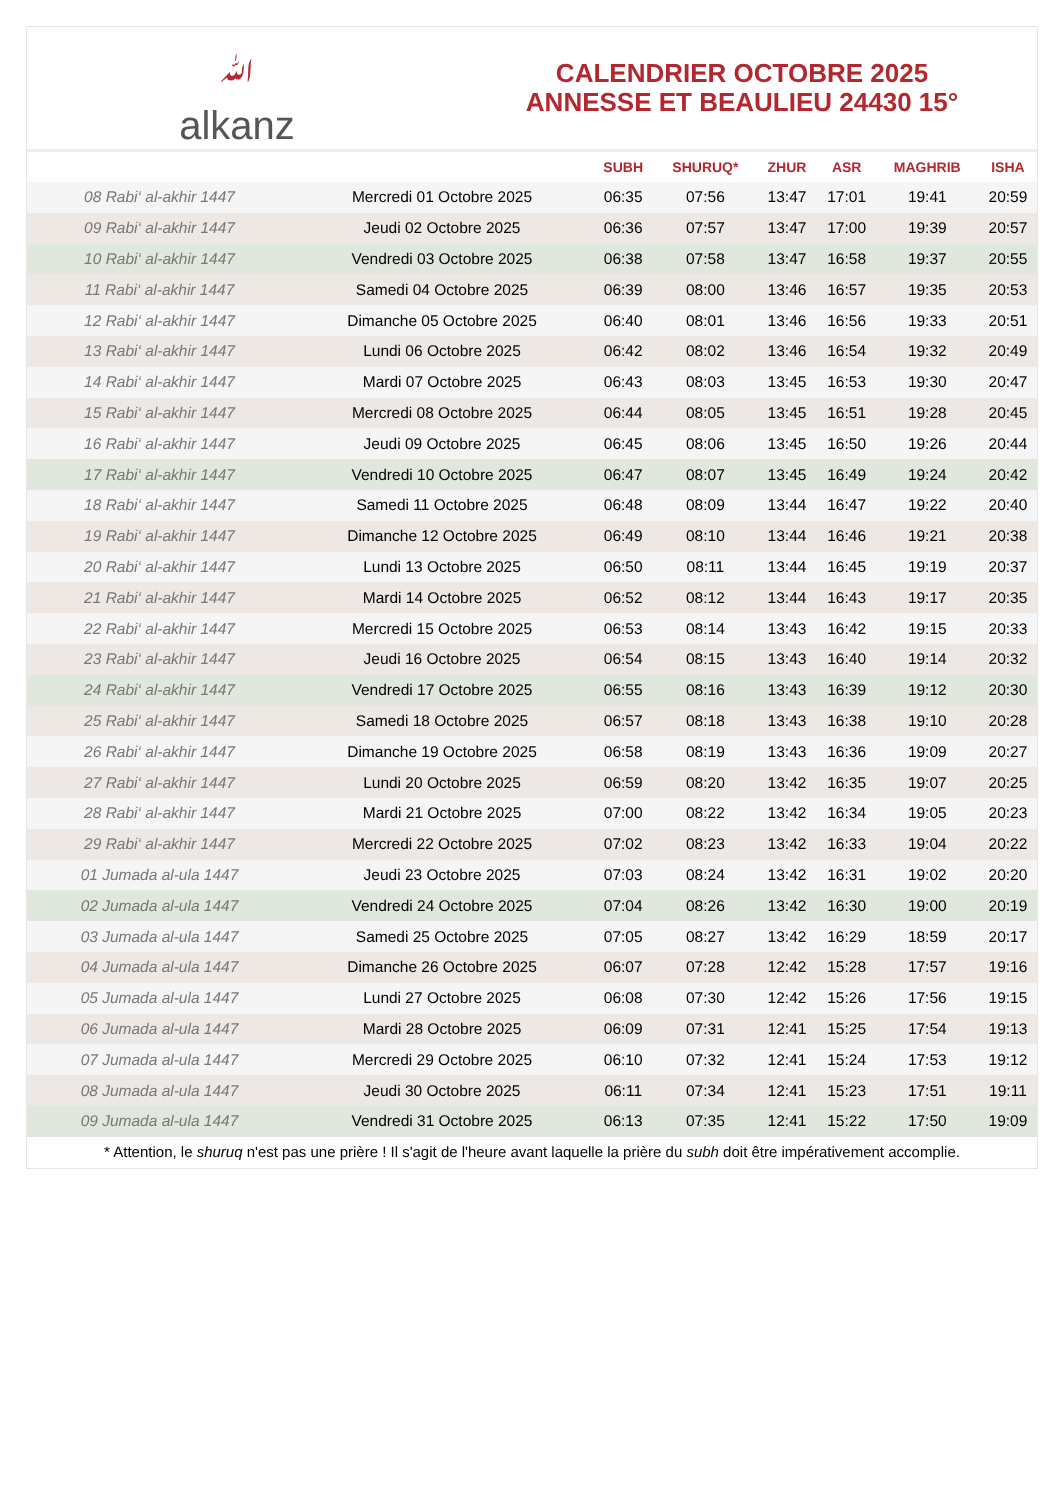ﷲalkanz
CALENDRIER OCTOBRE 2025
ANNESSE ET BEAULIEU 24430 15°
| | | SUBH | SHURUQ* | ZHUR | ASR | MAGHRIB | ISHA |
| --- | --- | --- | --- | --- | --- | --- | --- |
| 08 Rabi‘ al-akhir 1447 | Mercredi 01 Octobre 2025 | 06:35 | 07:56 | 13:47 | 17:01 | 19:41 | 20:59 |
| 09 Rabi‘ al-akhir 1447 | Jeudi 02 Octobre 2025 | 06:36 | 07:57 | 13:47 | 17:00 | 19:39 | 20:57 |
| 10 Rabi‘ al-akhir 1447 | Vendredi 03 Octobre 2025 | 06:38 | 07:58 | 13:47 | 16:58 | 19:37 | 20:55 |
| 11 Rabi‘ al-akhir 1447 | Samedi 04 Octobre 2025 | 06:39 | 08:00 | 13:46 | 16:57 | 19:35 | 20:53 |
| 12 Rabi‘ al-akhir 1447 | Dimanche 05 Octobre 2025 | 06:40 | 08:01 | 13:46 | 16:56 | 19:33 | 20:51 |
| 13 Rabi‘ al-akhir 1447 | Lundi 06 Octobre 2025 | 06:42 | 08:02 | 13:46 | 16:54 | 19:32 | 20:49 |
| 14 Rabi‘ al-akhir 1447 | Mardi 07 Octobre 2025 | 06:43 | 08:03 | 13:45 | 16:53 | 19:30 | 20:47 |
| 15 Rabi‘ al-akhir 1447 | Mercredi 08 Octobre 2025 | 06:44 | 08:05 | 13:45 | 16:51 | 19:28 | 20:45 |
| 16 Rabi‘ al-akhir 1447 | Jeudi 09 Octobre 2025 | 06:45 | 08:06 | 13:45 | 16:50 | 19:26 | 20:44 |
| 17 Rabi‘ al-akhir 1447 | Vendredi 10 Octobre 2025 | 06:47 | 08:07 | 13:45 | 16:49 | 19:24 | 20:42 |
| 18 Rabi‘ al-akhir 1447 | Samedi 11 Octobre 2025 | 06:48 | 08:09 | 13:44 | 16:47 | 19:22 | 20:40 |
| 19 Rabi‘ al-akhir 1447 | Dimanche 12 Octobre 2025 | 06:49 | 08:10 | 13:44 | 16:46 | 19:21 | 20:38 |
| 20 Rabi‘ al-akhir 1447 | Lundi 13 Octobre 2025 | 06:50 | 08:11 | 13:44 | 16:45 | 19:19 | 20:37 |
| 21 Rabi‘ al-akhir 1447 | Mardi 14 Octobre 2025 | 06:52 | 08:12 | 13:44 | 16:43 | 19:17 | 20:35 |
| 22 Rabi‘ al-akhir 1447 | Mercredi 15 Octobre 2025 | 06:53 | 08:14 | 13:43 | 16:42 | 19:15 | 20:33 |
| 23 Rabi‘ al-akhir 1447 | Jeudi 16 Octobre 2025 | 06:54 | 08:15 | 13:43 | 16:40 | 19:14 | 20:32 |
| 24 Rabi‘ al-akhir 1447 | Vendredi 17 Octobre 2025 | 06:55 | 08:16 | 13:43 | 16:39 | 19:12 | 20:30 |
| 25 Rabi‘ al-akhir 1447 | Samedi 18 Octobre 2025 | 06:57 | 08:18 | 13:43 | 16:38 | 19:10 | 20:28 |
| 26 Rabi‘ al-akhir 1447 | Dimanche 19 Octobre 2025 | 06:58 | 08:19 | 13:43 | 16:36 | 19:09 | 20:27 |
| 27 Rabi‘ al-akhir 1447 | Lundi 20 Octobre 2025 | 06:59 | 08:20 | 13:42 | 16:35 | 19:07 | 20:25 |
| 28 Rabi‘ al-akhir 1447 | Mardi 21 Octobre 2025 | 07:00 | 08:22 | 13:42 | 16:34 | 19:05 | 20:23 |
| 29 Rabi‘ al-akhir 1447 | Mercredi 22 Octobre 2025 | 07:02 | 08:23 | 13:42 | 16:33 | 19:04 | 20:22 |
| 01 Jumada al-ula 1447 | Jeudi 23 Octobre 2025 | 07:03 | 08:24 | 13:42 | 16:31 | 19:02 | 20:20 |
| 02 Jumada al-ula 1447 | Vendredi 24 Octobre 2025 | 07:04 | 08:26 | 13:42 | 16:30 | 19:00 | 20:19 |
| 03 Jumada al-ula 1447 | Samedi 25 Octobre 2025 | 07:05 | 08:27 | 13:42 | 16:29 | 18:59 | 20:17 |
| 04 Jumada al-ula 1447 | Dimanche 26 Octobre 2025 | 06:07 | 07:28 | 12:42 | 15:28 | 17:57 | 19:16 |
| 05 Jumada al-ula 1447 | Lundi 27 Octobre 2025 | 06:08 | 07:30 | 12:42 | 15:26 | 17:56 | 19:15 |
| 06 Jumada al-ula 1447 | Mardi 28 Octobre 2025 | 06:09 | 07:31 | 12:41 | 15:25 | 17:54 | 19:13 |
| 07 Jumada al-ula 1447 | Mercredi 29 Octobre 2025 | 06:10 | 07:32 | 12:41 | 15:24 | 17:53 | 19:12 |
| 08 Jumada al-ula 1447 | Jeudi 30 Octobre 2025 | 06:11 | 07:34 | 12:41 | 15:23 | 17:51 | 19:11 |
| 09 Jumada al-ula 1447 | Vendredi 31 Octobre 2025 | 06:13 | 07:35 | 12:41 | 15:22 | 17:50 | 19:09 |
* Attention, le shuruq n'est pas une prière ! Il s'agit de l'heure avant laquelle la prière du subh doit être impérativement accomplie.